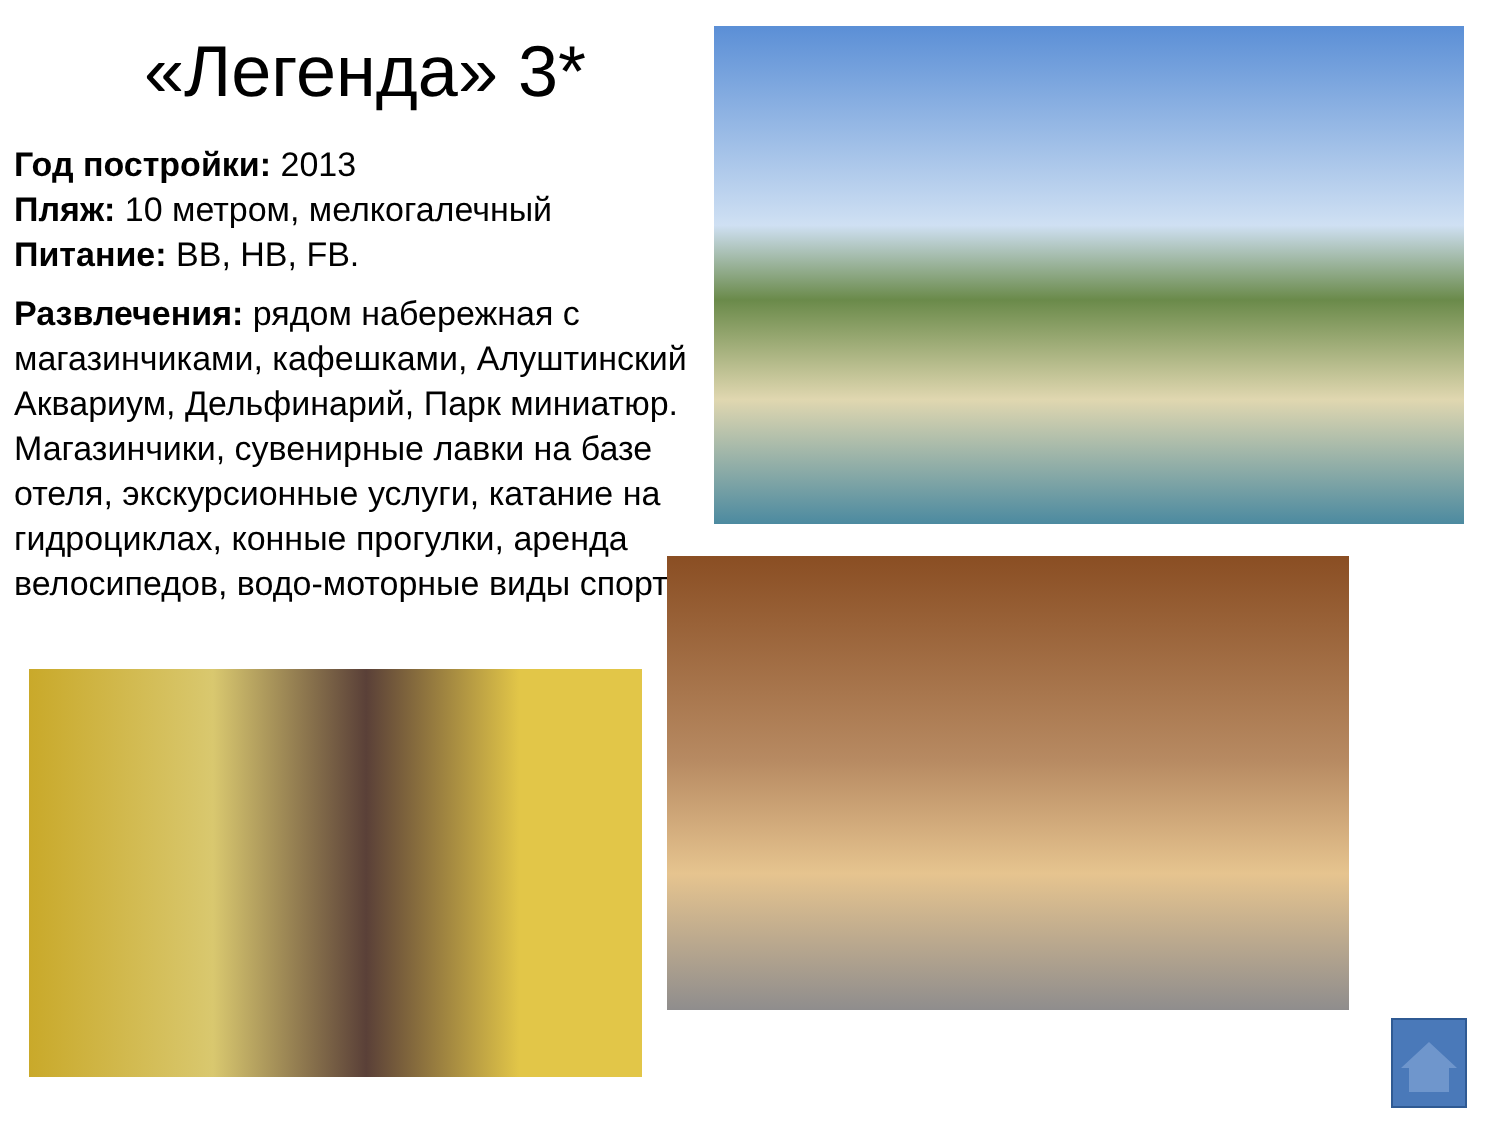«Легенда» 3*
Год постройки: 2013
Пляж: 10 метром, мелкогалечный
Питание: BB, HB, FB.
Развлечения: рядом набережная с магазинчиками, кафешками, Алуштинский Аквариум, Дельфинарий, Парк миниатюр.
Магазинчики, сувенирные лавки на базе отеля, экскурсионные услуги, катание на гидроциклах, конные прогулки, аренда велосипедов, водо-моторные виды спорта.